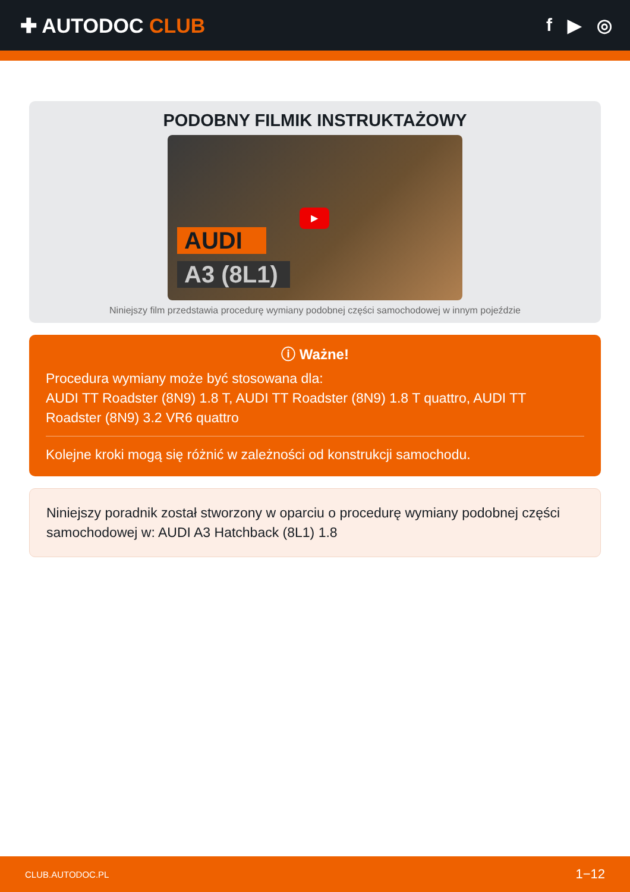✚ AUTODOC CLUB f ▶ ◎
PODOBNY FILMIK INSTRUKTAŻOWY
AUDI
A3 (8L1)
▶
Niniejszy film przedstawia procedurę wymiany podobnej części samochodowej w innym pojeździe
ⓘ Ważne!
Procedura wymiany może być stosowana dla:
AUDI TT Roadster (8N9) 1.8 T, AUDI TT Roadster (8N9) 1.8 T quattro, AUDI TT Roadster (8N9) 3.2 VR6 quattro
Kolejne kroki mogą się różnić w zależności od konstrukcji samochodu.
Niniejszy poradnik został stworzony w oparciu o procedurę wymiany podobnej części samochodowej w: AUDI A3 Hatchback (8L1) 1.8
CLUB.AUTODOC.PL 1−12